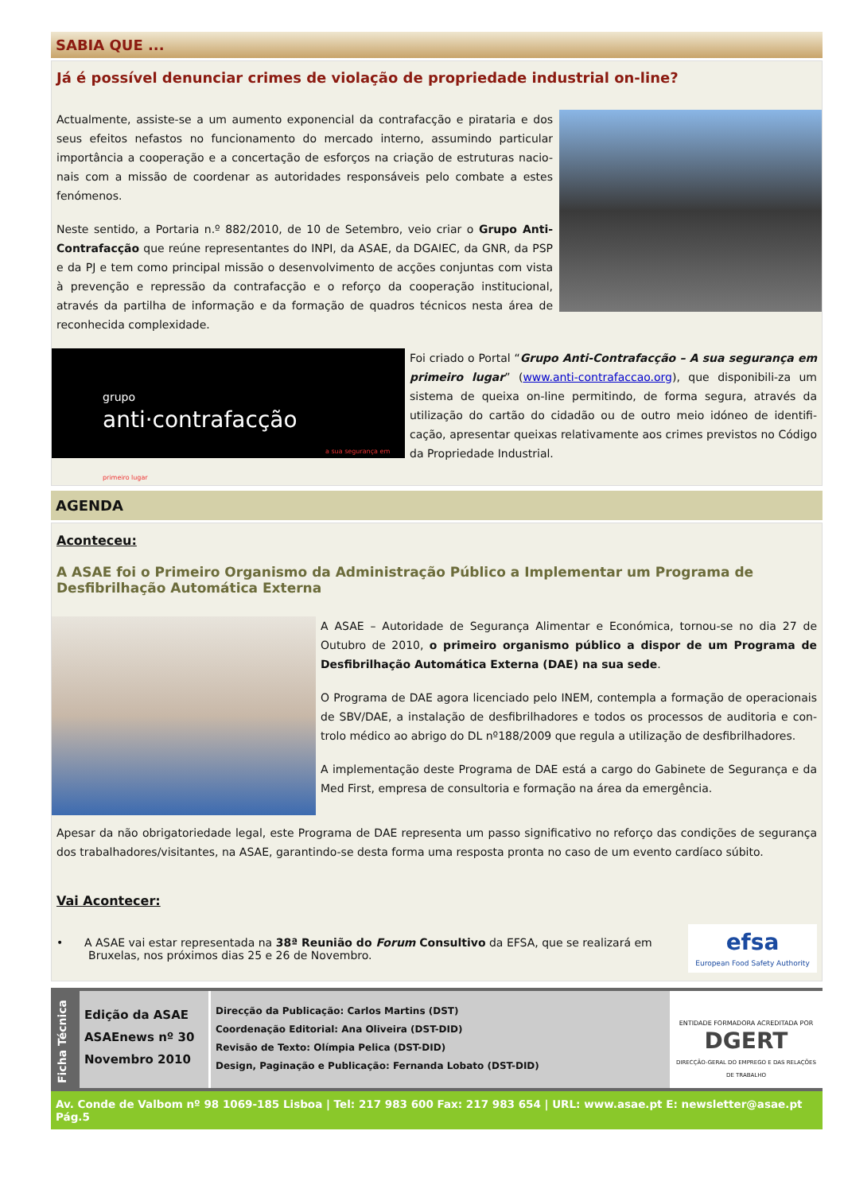SABIA QUE ...
Já é possível denunciar crimes de violação de propriedade industrial on-line?
Actualmente, assiste-se a um aumento exponencial da contrafacção e pirataria e dos seus efeitos nefastos no funcionamento do mercado interno, assumindo particular importância a cooperação e a concertação de esforços na criação de estruturas nacio-nais com a missão de coordenar as autoridades responsáveis pelo combate a estes fenómenos.
Neste sentido, a Portaria n.º 882/2010, de 10 de Setembro, veio criar o Grupo Anti-Contrafacção que reúne representantes do INPI, da ASAE, da DGAIEC, da GNR, da PSP e da PJ e tem como principal missão o desenvolvimento de acções conjuntas com vista à prevenção e repressão da contrafacção e o reforço da cooperação institucional, através da partilha de informação e da formação de quadros técnicos nesta área de reconhecida complexidade.
grupo
anti·contrafacção
a sua segurança em primeiro lugar
Foi criado o Portal “Grupo Anti-Contrafacção – A sua segurança em primeiro lugar” (www.anti-contrafaccao.org), que disponibili-za um sistema de queixa on-line permitindo, de forma segura, através da utilização do cartão do cidadão ou de outro meio idóneo de identifi-cação, apresentar queixas relativamente aos crimes previstos no Código da Propriedade Industrial.
AGENDA
Aconteceu:
A ASAE foi o Primeiro Organismo da Administração Público a Implementar um Programa de Desfibrilhação Automática Externa
A ASAE – Autoridade de Segurança Alimentar e Económica, tornou-se no dia 27 de Outubro de 2010, o primeiro organismo público a dispor de um Programa de Desfibrilhação Automática Externa (DAE) na sua sede.
O Programa de DAE agora licenciado pelo INEM, contempla a formação de operacionais de SBV/DAE, a instalação de desfibrilhadores e todos os processos de auditoria e con-trolo médico ao abrigo do DL nº188/2009 que regula a utilização de desfibrilhadores.
A implementação deste Programa de DAE está a cargo do Gabinete de Segurança e da Med First, empresa de consultoria e formação na área da emergência.
Apesar da não obrigatoriedade legal, este Programa de DAE representa um passo significativo no reforço das condições de segurança dos trabalhadores/visitantes, na ASAE, garantindo-se desta forma uma resposta pronta no caso de um evento cardíaco súbito.
Vai Acontecer:
• A ASAE vai estar representada na 38ª Reunião do Forum Consultivo da EFSA, que se realizará em
Bruxelas, nos próximos dias 25 e 26 de Novembro.
efsa
European Food Safety Authority
Ficha Técnica
Edição da ASAE
ASAEnews nº 30
Novembro 2010
Direcção da Publicação: Carlos Martins (DST)
Coordenação Editorial: Ana Oliveira (DST-DID)
Revisão de Texto: Olímpia Pelica (DST-DID)
Design, Paginação e Publicação: Fernanda Lobato (DST-DID)
ENTIDADE FORMADORA ACREDITADA POR
DGERT
DIRECÇÃO-GERAL DO EMPREGO E DAS RELAÇÕES DE TRABALHO
Av. Conde de Valbom nº 98 1069-185 Lisboa | Tel: 217 983 600 Fax: 217 983 654 | URL: www.asae.pt E: newsletter@asae.pt Pág.5